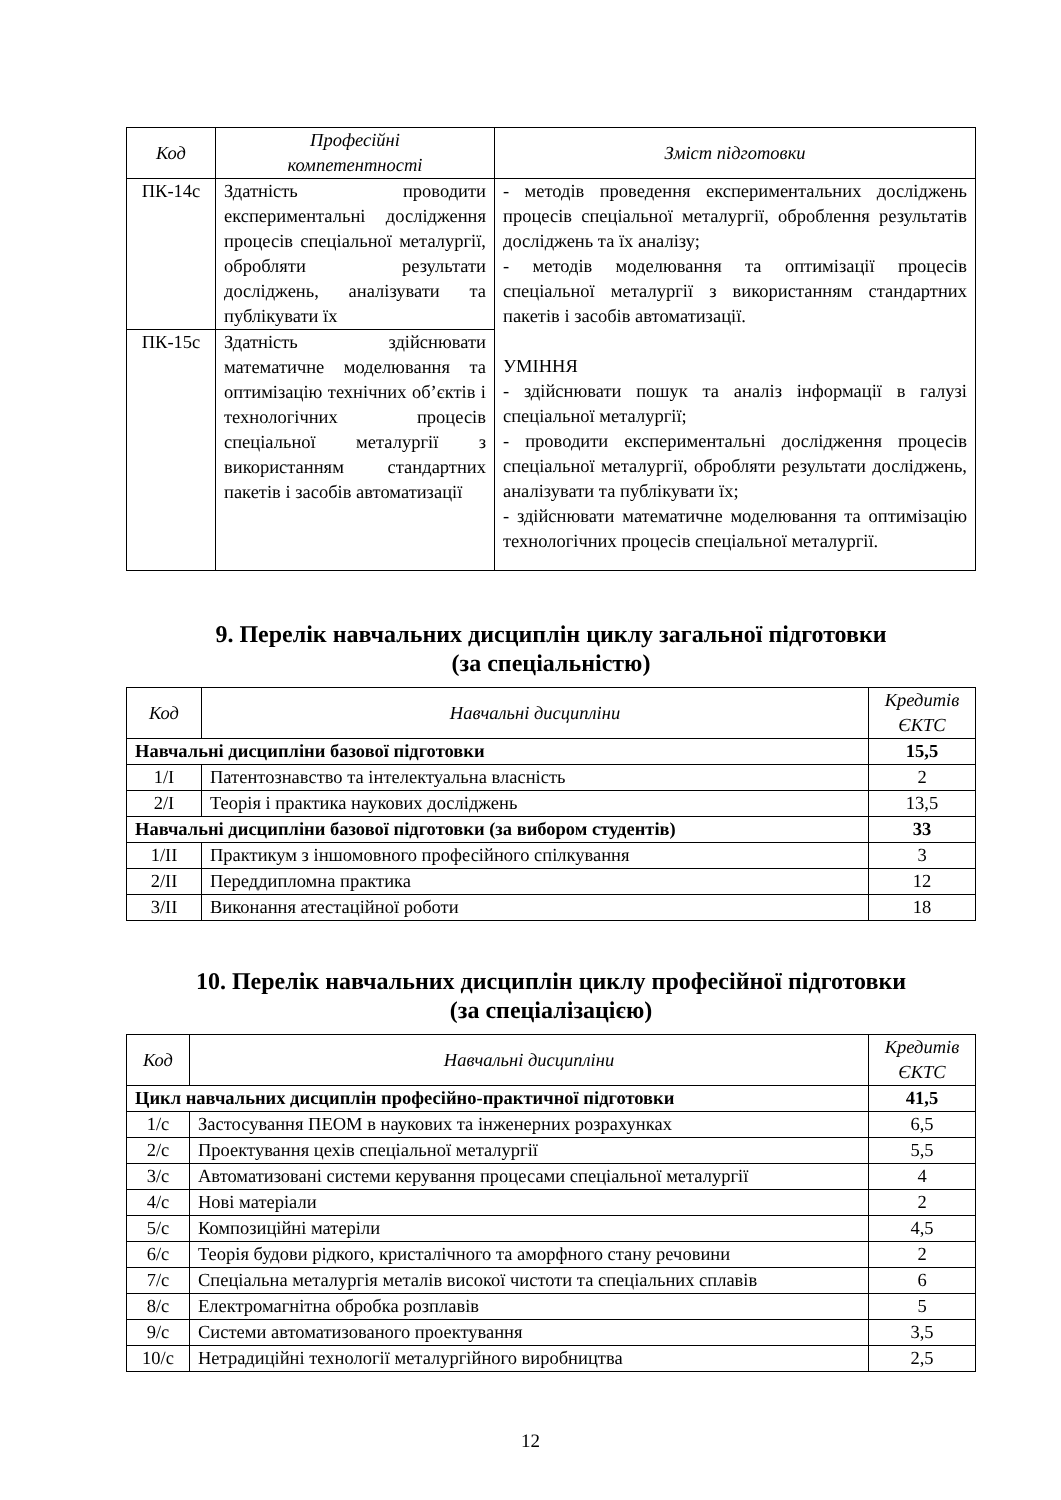| Код | Професійні компетентності | Зміст підготовки |
| --- | --- | --- |
| ПК-14с | Здатність проводити експериментальні дослідження процесів спеціальної металургії, обробляти результати досліджень, аналізувати та публікувати їх | - методів проведення експериментальних досліджень процесів спеціальної металургії, оброблення результатів досліджень та їх аналізу; - методів моделювання та оптимізації процесів спеціальної металургії з використанням стандартних пакетів і засобів автоматизації. УМІННЯ - здійснювати пошук та аналіз інформації в галузі спеціальної металургії; - проводити експериментальні дослідження процесів спеціальної металургії, обробляти результати досліджень, аналізувати та публікувати їх; - здійснювати математичне моделювання та оптимізацію технологічних процесів спеціальної металургії. |
| ПК-15с | Здатність здійснювати математичне моделювання та оптимізацію технічних об’єктів і технологічних процесів спеціальної металургії з використанням стандартних пакетів і засобів автоматизації | |
9. Перелік навчальних дисциплін циклу загальної підготовки
(за спеціальністю)
| Код | Навчальні дисципліни | Кредитів ЄКТС |
| --- | --- | --- |
| Навчальні дисципліни базової підготовки | | 15,5 |
| 1/І | Патентознавство та інтелектуальна власність | 2 |
| 2/І | Теорія і практика наукових досліджень | 13,5 |
| Навчальні дисципліни базової підготовки (за вибором студентів) | | 33 |
| 1/ІІ | Практикум з іншомовного професійного спілкування | 3 |
| 2/ІІ | Переддипломна практика | 12 |
| 3/ІІ | Виконання атестаційної роботи | 18 |
10. Перелік навчальних дисциплін циклу професійної підготовки
(за спеціалізацією)
| Код | Навчальні дисципліни | Кредитів ЄКТС |
| --- | --- | --- |
| Цикл навчальних дисциплін професійно-практичної підготовки | | 41,5 |
| 1/с | Застосування ПЕОМ в наукових та інженерних розрахунках | 6,5 |
| 2/с | Проектування цехів спеціальної металургії | 5,5 |
| 3/с | Автоматизовані системи керування процесами спеціальної металургії | 4 |
| 4/с | Нові матеріали | 2 |
| 5/с | Композиційні матеріли | 4,5 |
| 6/с | Теорія будови рідкого, кристалічного та аморфного стану речовини | 2 |
| 7/с | Спеціальна металургія металів високої чистоти та спеціальних сплавів | 6 |
| 8/с | Електромагнітна обробка розплавів | 5 |
| 9/с | Системи автоматизованого проектування | 3,5 |
| 10/с | Нетрадиційні технології металургійного виробництва | 2,5 |
12